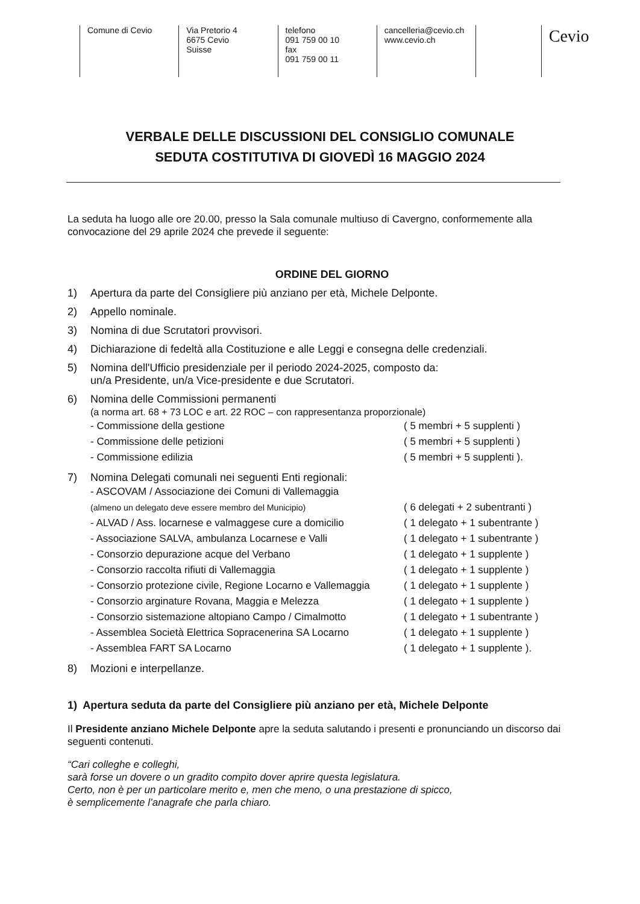Comune di Cevio Via Pretorio 4
6675 Cevio
Suisse
telefono
091 759 00 10
fax
091 759 00 11
cancelleria@cevio.ch
www.cevio.ch
Cevio
VERBALE DELLE DISCUSSIONI DEL CONSIGLIO COMUNALE
SEDUTA COSTITUTIVA DI GIOVEDÌ 16 MAGGIO 2024
La seduta ha luogo alle ore 20.00, presso la Sala comunale multiuso di Cavergno, conformemente alla convocazione del 29 aprile 2024 che prevede il seguente:
ORDINE DEL GIORNO
1) Apertura da parte del Consigliere più anziano per età, Michele Delponte.
2) Appello nominale.
3) Nomina di due Scrutatori provvisori.
4) Dichiarazione di fedeltà alla Costituzione e alle Leggi e consegna delle credenziali.
5) Nomina dell'Ufficio presidenziale per il periodo 2024-2025, composto da:
un/a Presidente, un/a Vice-presidente e due Scrutatori.
6) Nomina delle Commissioni permanenti
(a norma art. 68 + 73 LOC e art. 22 ROC – con rappresentanza proporzionale)
- Commissione della gestione ( 5 membri + 5 supplenti )
- Commissione delle petizioni ( 5 membri + 5 supplenti )
- Commissione edilizia ( 5 membri + 5 supplenti ).
7) Nomina Delegati comunali nei seguenti Enti regionali:
- ASCOVAM / Associazione dei Comuni di Vallemaggia
(almeno un delegato deve essere membro del Municipio)
( 6 delegati + 2 subentranti )
- ALVAD / Ass. locarnese e valmaggese cure a domicilio ( 1 delegato + 1 subentrante )
- Associazione SALVA, ambulanza Locarnese e Valli ( 1 delegato + 1 subentrante )
- Consorzio depurazione acque del Verbano ( 1 delegato + 1 supplente )
- Consorzio raccolta rifiuti di Vallemaggia ( 1 delegato + 1 supplente )
- Consorzio protezione civile, Regione Locarno e Vallemaggia ( 1 delegato + 1 supplente )
- Consorzio arginature Rovana, Maggia e Melezza ( 1 delegato + 1 supplente )
- Consorzio sistemazione altopiano Campo / Cimalmotto ( 1 delegato + 1 subentrante )
- Assemblea Società Elettrica Sopracenerina SA Locarno ( 1 delegato + 1 supplente )
- Assemblea FART SA Locarno ( 1 delegato + 1 supplente ).
8) Mozioni e interpellanze.
1) Apertura seduta da parte del Consigliere più anziano per età, Michele Delponte
Il Presidente anziano Michele Delponte apre la seduta salutando i presenti e pronunciando un discorso dai seguenti contenuti.
“Cari colleghe e colleghi,
sarà forse un dovere o un gradito compito dover aprire questa legislatura.
Certo, non è per un particolare merito e, men che meno, o una prestazione di spicco,
è semplicemente l’anagrafe che parla chiaro.